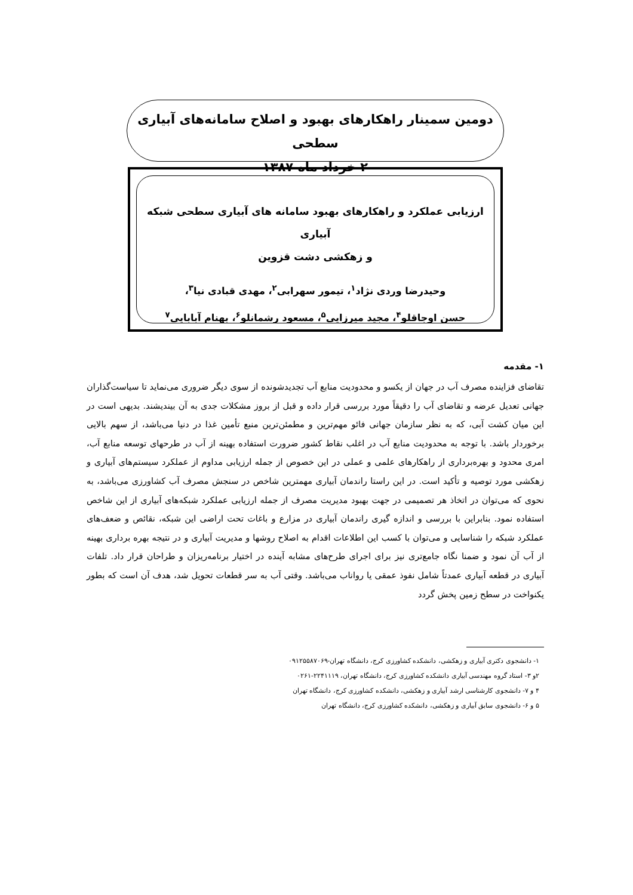دومین سمینار راهکارهای بهبود و اصلاح سامانه‌های آبیاری سطحی
۲ خرداد ماه ۱۳۸۷
ارزیابی عملکرد و راهکارهای بهبود سامانه های آبیاری سطحی شبکه آبیاری
و زهکشی دشت قزوین
وحیدرضا وردی نژاد<sup>۱</sup>، تیمور سهرابی<sup>۲</sup>، مهدی قبادی نیا<sup>۳</sup>،
حسن اوجاقلو<sup>۴</sup>، مجید میرزایی<sup>۵</sup>، مسعود رشمانلو<sup>۶</sup>، بهنام آبابایی<sup>۷</sup>
۱- مقدمه
تقاضای فزاینده مصرف آب در جهان از یکسو و محدودیت منابع آب تجدیدشونده از سوی دیگر ضروری می‌نماید تا سیاست‌گذاران جهانی تعدیل عرضه و تقاضای آب را دقیقاً مورد بررسی قرار داده و قبل از بروز مشکلات جدی به آن بیندیشند. بدیهی است در این میان کشت آبی، که به نظر سازمان جهانی فائو مهم‌ترین و مطمئن‌ترین منبع تأمین غذا در دنیا می‌باشد، از سهم بالایی برخوردار باشد. با توجه به محدودیت منابع آب در اغلب نقاط کشور ضرورت استفاده بهینه از آب در طرحهای توسعه منابع آب، امری محدود و بهره‌برداری از راهکارهای علمی و عملی در این خصوص از جمله ارزیابی مداوم از عملکرد سیستم‌های آبیاری و زهکشی مورد توصیه و تأکید است. در این راستا راندمان آبیاری مهمترین شاخص در سنجش مصرف آب کشاورزی می‌باشد، به نحوی که می‌توان در اتخاذ هر تصمیمی در جهت بهبود مدیریت مصرف از جمله ارزیابی عملکرد شبکه‌های آبیاری از این شاخص استفاده نمود. بنابراین با بررسی و اندازه گیری راندمان آبیاری در مزارع و باغات تحت اراضی این شبکه، نقائص و ضعف‌های عملکرد شبکه را شناسایی و می‌توان با کسب این اطلاعات اقدام به اصلاح روشها و مدیریت آبیاری و در نتیجه بهره برداری بهینه از آب آن نمود و ضمنا نگاه جامع‌تری نیز برای اجرای طرح‌های مشابه آینده در اختیار برنامه‌ریزان و طراحان قرار داد. تلفات آبیاری در قطعه آبیاری عمدتاً شامل نفوذ عمقی یا رواناب می‌باشد. وقتی آب به سر قطعات تحویل شد، هدف آن است که بطور یکنواخت در سطح زمین پخش گردد
۱- دانشجوی دکتری آبیاری و زهکشی، دانشکده کشاورزی کرج، دانشگاه تهران-۰۹۱۲۵۵۸۷۰۶۹
۲و ۳- استاد گروه مهندسی آبیاری دانشکده کشاورزی کرج، دانشگاه تهران، ۲۲۴۱۱۱۹-۰۲۶۱
۴ و ۷- دانشجوی کارشناسی ارشد آبیاری و زهکشی، دانشکده کشاورزی کرج، دانشگاه تهران
۵ و ۶- دانشجوی سابق آبیاری و زهکشی، دانشکده کشاورزی کرج، دانشگاه تهران